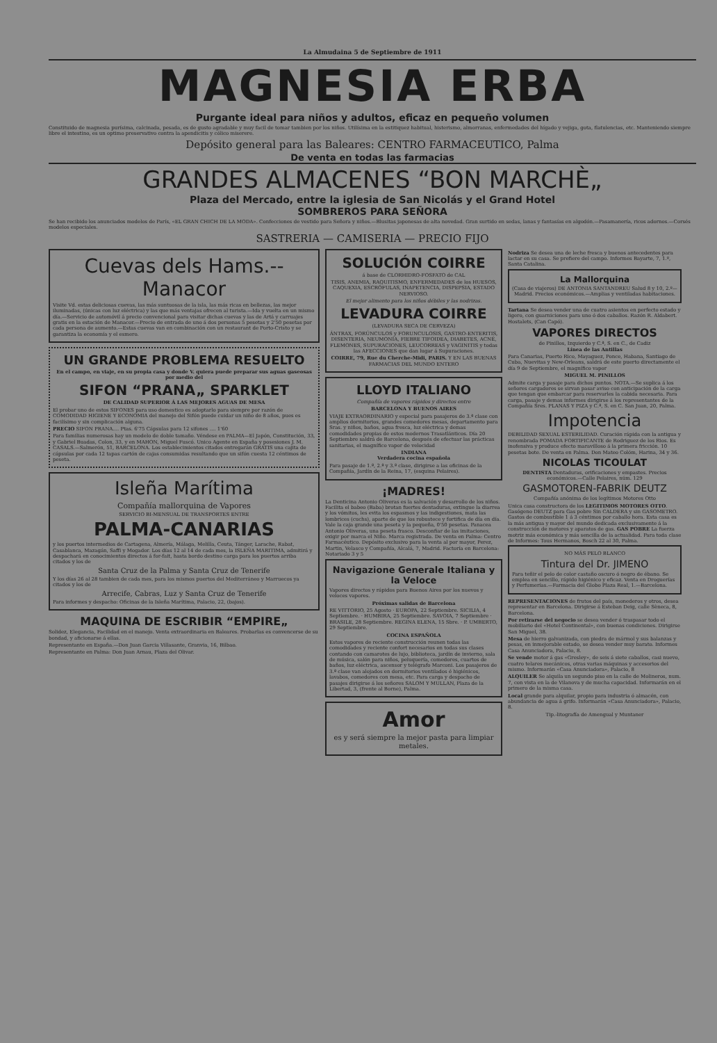La Almudaina 5 de Septiembre de 1911
MAGNESIA ERBA
Purgante ideal para niños y adultos, eficaz en pequeño volumen
Constituido de magnesia purísima, calcinada, pesada, es de gusto agradable y muy facil de tomar tambien por los niños. Utilísima en la estitiquez habitual, histerismo, almorranas, enfermedades del hígado y vejiga, gota, flatulencias, etc. Manteniendo siempre libre el intestino, es un optimo preservativo contra la apendicitis y cólico miserere.
Depósito general para las Baleares: CENTRO FARMACEUTICO, Palma
De venta en todas las farmacias
GRANDES ALMACENES “BON MARCHÈ„
Plaza del Mercado, entre la iglesia de San Nicolás y el Grand Hotel
SOMBREROS PARA SEÑORA
Se han recibido los anunciados modelos de París, «EL GRAN CHICH DE LA MODA». Confecciones de vestido para Señora y niños.—Blusitas japonesas de alta novedad. Gran surtido en sedas, lanas y fantasías en algodón.—Pasamanería, ricos adornos.—Corsés modelos especiales.
SASTRERIA — CAMISERIA — PRECIO FIJO
Cuevas dels Hams.--Manacor
Visite Vd. estas deliciosas cuevas, las más suntuosas de la isla, las más ricas en bellezas, las mejor iluminadas, (únicas con luz eléctrica) y las que más ventajas ofrecen al turista.—Ida y vuelta en un mismo día.—Servicio de automóvil á precio convencional para visitar dichas cuevas y las de Artá y carruajes gratis en la estación de Manacor.—Precio de entrada de uno á dos personas 5 pesetas y 2'50 pesetas por cada persona de aumento.—Estas cuevas van en combinación con un restaurant de Porto-Cristo y se garantiza la economía y el esmero.
UN GRANDE PROBLEMA RESUELTO
En el campo, en viaje, en su propia casa y donde V. quiera puede preparar sus aguas gaseosas por medio del
SIFON “PRANA„ SPARKLET
DE CALIDAD SUPERIOR Á LAS MEJORES AGUAS DE MESA
El probar uno de estos SIFONES para uso domestico es adoptarlo para siempre por razón de COMODIDAD HIGIENE Y ECONOMIA del manejo del Sifón puede cuidar un niño de 8 años, pues es facilísimo y sin complicación alguna.
PRECIO SIFON PRANA.... Ptas. 6'75 Cápsulas para 12 sifones .... 1'60
Para familias numerosas hay un modelo de doble tamaño. Véndese en PALMA—El Japón, Constitución, 33, y Gabriel Buadas, Colon, 33, y en MAHON, Miguel Fuscó. Unico Agente en España y posesiones J. M. CASALS.—Salmerón, 51, BARCELONA. Los establecimientos citados entregarán GRATIS una cajita de cápsulas por cada 12 tapas cartón de cajas consumidas resultando que un sifón cuesta 12 céntimos de peseta.
Isleña Marítima
Compañía mallorquina de Vapores
SERVICIO BI-MENSUAL DE TRANSPORTES ENTRE
PALMA-CANARIAS
y los puertos intermedios de Cartagena, Almería, Málaga, Melilla, Ceuta, Tánger, Larache, Rabat, Casablanca, Mazagán, Saffi y Mogador. Los días 12 al 14 de cada mes, la ISLEÑA MARITIMA, admitirá y despachará en conocimientos directos á for-fait, hasta bordo destino carga para los puertos arriba citados y los de
Santa Cruz de la Palma y Santa Cruz de Tenerife
Y los días 26 al 28 tambien de cada mes, para los mismos puertos del Mediterráneo y Marruecos ya citados y los de
Arrecife, Cabras, Luz y Santa Cruz de Tenerife
Para informes y despacho: Oficinas de la Isleña Marítima, Palacio, 22, (bajos).
MAQUINA DE ESCRIBIR “EMPIRE„
Solidez, Elegancia, Facilidad en el manejo. Venta extraordinaria en Baleares. Probarlas es convencerse de su bondad, y aficionarse á ellas.
Representante en España.—Don Juan Garcia Villasante, Granvia, 16, Bilbao.
Representante en Palma: Don Juan Arnau, Plaza del Olivar.
SOLUCIÓN COIRRE
á base de CLORHIDRO-FOSFATO de CAL
TISIS, ANEMIA, RAQUITISMO, ENFERMEDADES de los HUESOS, CAQUEXIA, ESCRÓFULAS, INAPETENCIA, DISPEPSIA, ESTADO NERVIOSO.
El mejor alimento para los niños débiles y las nodrizas.
LEVADURA COIRRE
(LEVADURA SECA DE CERVEZA)
ÁNTRAX, FORÚNCULOS y FORUNCULOSIS, GASTRO-ENTERITIS, DISENTERIA, NEUMONÍA, FIEBRE TIFOIDEA, DIABETES, ACNÉ, FLEMONES, SUPURACIONES, LEUCORREAS y VAGINITIS y todas las AFECCIONES que dan lugar á Supuraciones.
COIRRE, 79, Rue du Cherche-Midi, PARIS. Y EN LAS BUENAS FARMACIAS DEL MUNDO ENTERO
LLOYD ITALIANO
Compañía de vapores rápidos y directos entre
BARCELONA Y BUENOS AIRES
VIAJE EXTRAORDINARIO y especial para pasajeros de 3.ª clase con amplios dormitorios, grandes comedores mesas, departamento para Sras. y niños, baños, agua fresca, luz eléctrica y demas comodidades propias de estos modernos Trasatlánticos. Día 20 Septiembre saldrá de Barcelona, después de efectuar las prácticas sanitarias, el magnífico vapor de velocidad
INDIANA
Verdadera cocina española
Para pasaje de 1.ª, 2.ª y 3.ª clase, dirigirse a las oficinas de la Compañía, Jardín de la Reina, 17, (esquina Pelaires).
¡MADRES!
La Denticina Antonio Oliveras es la salvación y desarrollo de los niños. Facilita el babeo (Baba) brotan fuertes dentaduras, extingue la diarrea y los vómitos, les evita los espasmos y las indigestiones, mata las lombrices (cuchs), aparte de que los robustece y fortifica de día en día. Vale la caja grande una peseta y la pequeña, 0'50 pesetas. Panacea Antonio Oliveras, una peseta frasco. Desconfiar de las imitaciones, exigir por marca el Niño. Marca registrada. De venta en Palma: Centro Farmacéutico. Depósito exclusivo para la venta al por mayor, Perez, Martin, Velasco y Compañía, Alcalá, 7, Madrid. Factoría en Barcelona: Notariado 3 y 5
Navigazione Generale Italiana y la Veloce
Vapores directos y rápidos para Buenos Aires por los nuevos y veloces vapores.
Próximas salidas de Barcelona
RE VITTORIO, 25 Agosto · EUROPA, 22 Septiembre. SICILIA, 4 Septiembre. · HUMBIRA, 25 Septiembre. SAVOIA, 7 Septiembre · BRASILE, 28 Septiembre. REGINA ELENA, 15 Sbre. · P. UMBERTO, 29 Septiembre.
COCINA ESPAÑOLA
Estos vapores de reciente construcción reunen todas las comodidades y reciente confort necesarios en todas sus clases contando con camarotes de lujo, biblioteca, jardín de invierno, sala de música, salón para niños, peluquería, comedores, cuartos de baños, luz eléctrica, ascensor y telégrafo Marconi. Los pasajeros de 3.ª clase van alojados en dormitorios ventilados é higiénicos, lavabos, comedores con mesa, etc. Para carga y despacho de pasajes dirigirse á los señores SALOM Y MULLAN, Plaza de la Libertad, 3, (frente al Borne), Palma.
Amor
es y será siempre la mejor pasta para limpiar metales.
Nodriza Se desea una de leche fresca y buenos antecedentes para lactar en su casa. Se prefiere del campo. Informes Bayarte, 7, 1.º, Santa Catalina.
La Mallorquina
(Casa de viajeros) DE ANTONIA SANTANDREU Salud 8 y 10, 2.º—Madrid. Precios económicos.—Amplias y ventiladas habitaciones.
Tartana Se desea vender una de cuatro asientos en perfecto estado y ligero, con guarniciones para uno ó dos caballos. Razón R. Aldabert. Hostalets, (Can Capó).
VAPORES DIRECTOS
de Pinillos, Izquierdo y C.ª, S. en C., de Cadiz
Línea de las Antillas
Para Canarias, Puerto Rico, Mayaguez, Ponce, Habana, Santiago de Cuba, Nuevitas y New-Orleans, saldrá de este puerto directamente el día 9 de Septiembre, el magnífico vapor
MIGUEL M. PINILLOS
Admite carga y pasaje para dichos puntos. NOTA.—Se suplica á los señores cargadores se sirvan pasar aviso con anticipación de la carga que tengan que embarcar para reservarles la cabida necesaria. Para carga, pasaje y demas informes dirigirse á los representantes de la Compañía Sres. PLANAS Y PIZA y C.ª, S. en C. San Juan, 20, Palma.
Impotencia
DEBILIDAD SEXUAL ESTERILIDAD. Curación rápida con la antigua y renombrada POMADA FORTIFICANTE de Rodriguez de los Rios. Es inofensiva y produce efecto maravilloso á la primera fricción. 10 pesetas bote. De venta en Palma. Don Mateo Colóm, Harina, 34 y 36.
NICOLAS TICOULAT
DENTISTA Dentaduras, orificaciones y empastes. Precios económicos.—Calle Pelaires, núm. 129
GASMOTOREN-FABRIK DEUTZ
Compañía anónima de los legítimos Motores Otto
Unica casa constructora de los LEGITIMOS MOTORES OTTO. Gasógeno DEUTZ para Gas pobre Sin CALDERA y sin GASOMETRO. Gastos de combustible 1 á 3 céntimos por caballo hora. Esta casa es la más antigua y mayor del mundo dedicada exclusivamente á la construcción de motores y aparatos de gas. GAS POBRE La fuerza motriz más económica y más sencilla de la actualidad. Para toda clase de Informes: Tous Hermanos, Bosch 22 al 30, Palma.
NO MÁS PELO BLANCO
Tintura del Dr. JIMENO
Para teñir el pelo de color castaño oscuro ó negro de ébano. Se emplea en sencillo, rápido higiénico y eficaz. Venta en Droguerías y Perfumerías.—Farmacia del Globo Plaza Real, 1.—Barcelona.
REPRESENTACIONES de frutos del país, monederos y otros, desea representar en Barcelona. Dirigirse á Esteban Deig, calle Sèneca, 8, Barcelona.
Por retirarse del negocio se desea vender ó traspasar todo el mobiliario del «Hotel Continental», con buenas condiciones. Dirigirse San Miguel, 38.
Mesa de hierro galvanizada, con piedra de mármol y sus balanzas y pesas, en inmejorable estado, se desea vender muy barato. Informes Casa Anunciadora, Palacio, 8.
Se vende motor á gas «Gresley», de seis á siete caballos, casi nuevo, cuatro telares mecánicos, otras varias máquinas y accesorios del mismo. Informarán «Casa Anunciadora», Palacio, 8
ALQUILER Se alquila un segundo piso en la calle de Molineros, num. 7, con vista en la de Vilanova y de mucha capacidad. Informarán en el primero de la misma casa.
Local grande para alquilar, propio para industria ó almacén, con abundancia de agua á grifo. Informarán «Casa Anunciadora», Palacio, 8.
Tip.-litografía de Amengual y Muntaner